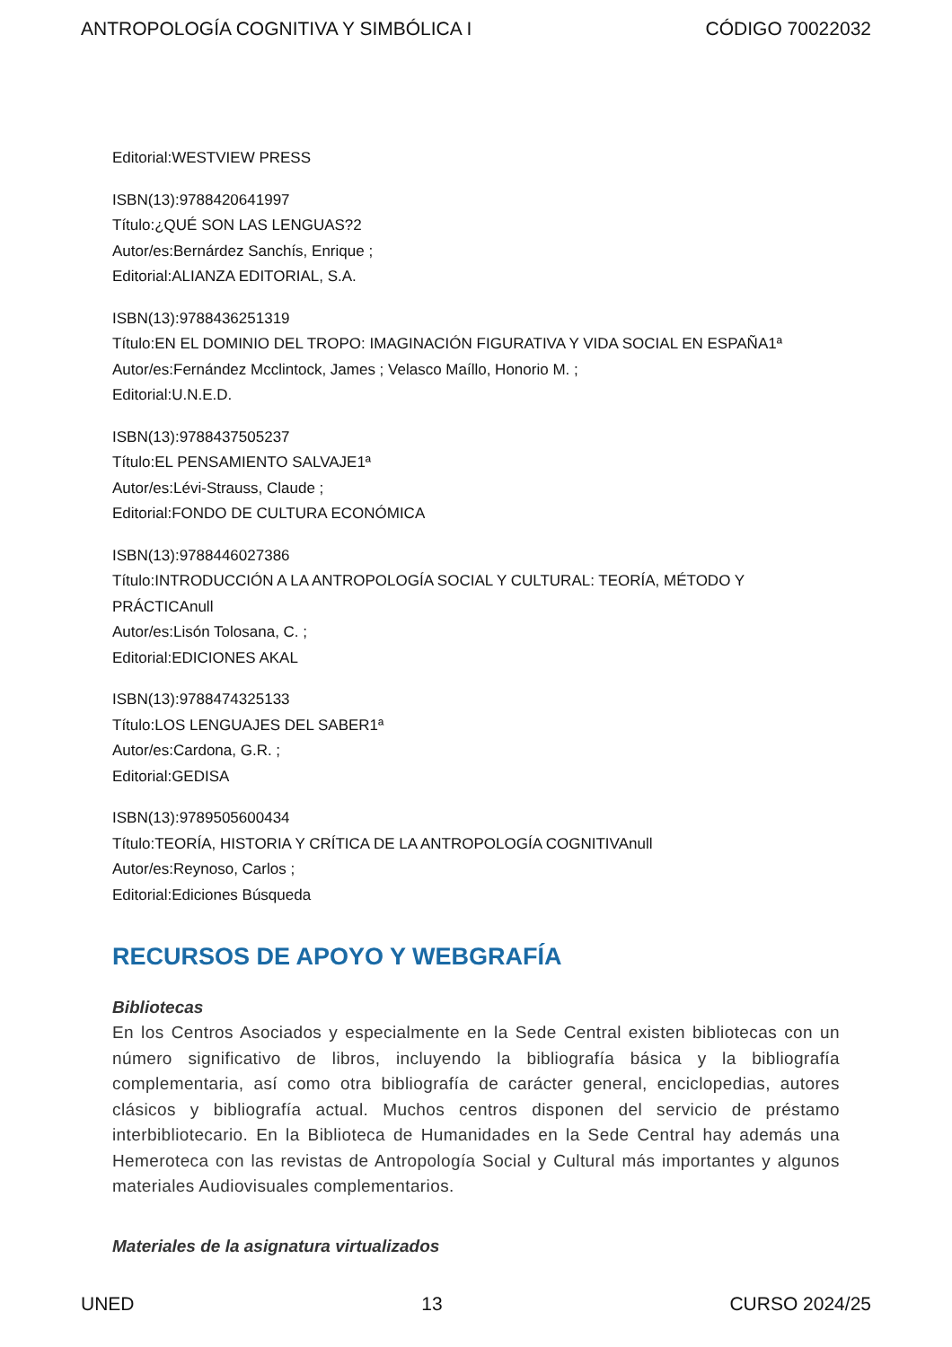ANTROPOLOGÍA COGNITIVA Y SIMBÓLICA I CÓDIGO 70022032
Editorial:WESTVIEW PRESS
ISBN(13):9788420641997
Título:¿QUÉ SON LAS LENGUAS?2
Autor/es:Bernárdez Sanchís, Enrique ;
Editorial:ALIANZA EDITORIAL, S.A.
ISBN(13):9788436251319
Título:EN EL DOMINIO DEL TROPO: IMAGINACIÓN FIGURATIVA Y VIDA SOCIAL EN ESPAÑA1ª
Autor/es:Fernández Mcclintock, James ; Velasco Maíllo, Honorio M. ;
Editorial:U.N.E.D.
ISBN(13):9788437505237
Título:EL PENSAMIENTO SALVAJE1ª
Autor/es:Lévi-Strauss, Claude ;
Editorial:FONDO DE CULTURA ECONÓMICA
ISBN(13):9788446027386
Título:INTRODUCCIÓN A LA ANTROPOLOGÍA SOCIAL Y CULTURAL: TEORÍA, MÉTODO Y PRÁCTICAnull
Autor/es:Lisón Tolosana, C. ;
Editorial:EDICIONES AKAL
ISBN(13):9788474325133
Título:LOS LENGUAJES DEL SABER1ª
Autor/es:Cardona, G.R. ;
Editorial:GEDISA
ISBN(13):9789505600434
Título:TEORÍA, HISTORIA Y CRÍTICA DE LA ANTROPOLOGÍA COGNITIVAnull
Autor/es:Reynoso, Carlos ;
Editorial:Ediciones Búsqueda
RECURSOS DE APOYO Y WEBGRAFÍA
Bibliotecas
En los Centros Asociados y especialmente en la Sede Central existen bibliotecas con un número significativo de libros, incluyendo la bibliografía básica y la bibliografía complementaria, así como otra bibliografía de carácter general, enciclopedias, autores clásicos y bibliografía actual. Muchos centros disponen del servicio de préstamo interbibliotecario. En la Biblioteca de Humanidades en la Sede Central hay además una Hemeroteca con las revistas de Antropología Social y Cultural más importantes y algunos materiales Audiovisuales complementarios.
Materiales de la asignatura virtualizados
UNED 13 CURSO 2024/25